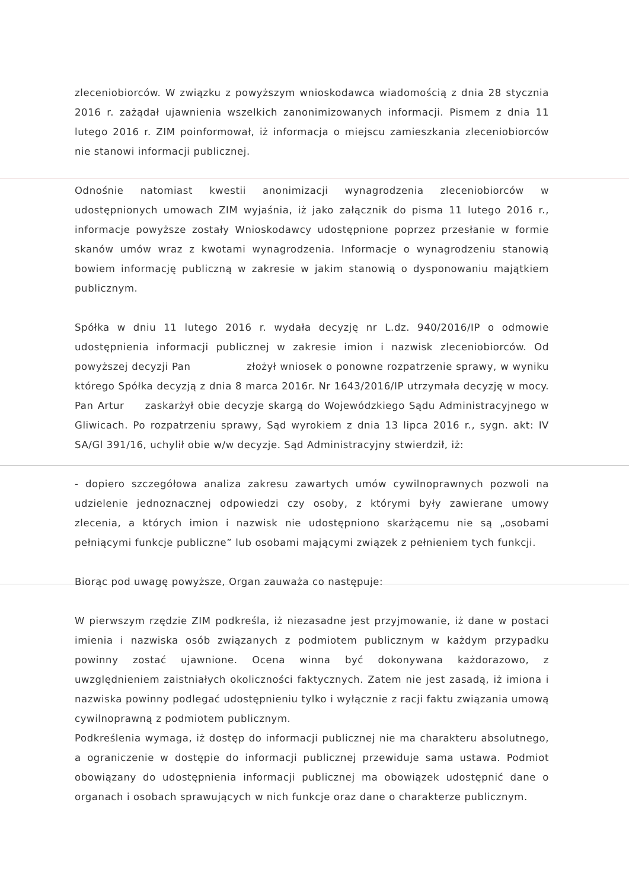zleceniobiorców. W związku z powyższym wnioskodawca wiadomością z dnia 28 stycznia 2016 r. zażądał ujawnienia wszelkich zanonimizowanych informacji. Pismem z dnia 11 lutego 2016 r. ZIM poinformował, iż informacja o miejscu zamieszkania zleceniobiorców nie stanowi informacji publicznej.
Odnośnie natomiast kwestii anonimizacji wynagrodzenia zleceniobiorców w udostępnionych umowach ZIM wyjaśnia, iż jako załącznik do pisma 11 lutego 2016 r., informacje powyższe zostały Wnioskodawcy udostępnione poprzez przesłanie w formie skanów umów wraz z kwotami wynagrodzenia. Informacje o wynagrodzeniu stanowią bowiem informację publiczną w zakresie w jakim stanowią o dysponowaniu majątkiem publicznym.
Spółka w dniu 11 lutego 2016 r. wydała decyzję nr L.dz. 940/2016/IP o odmowie udostępnienia informacji publicznej w zakresie imion i nazwisk zleceniobiorców. Od powyższej decyzji Pan złożył wniosek o ponowne rozpatrzenie sprawy, w wyniku którego Spółka decyzją z dnia 8 marca 2016r. Nr 1643/2016/IP utrzymała decyzję w mocy. Pan Artur zaskarżył obie decyzje skargą do Wojewódzkiego Sądu Administracyjnego w Gliwicach. Po rozpatrzeniu sprawy, Sąd wyrokiem z dnia 13 lipca 2016 r., sygn. akt: IV SA/Gl 391/16, uchylił obie w/w decyzje. Sąd Administracyjny stwierdził, iż:
- dopiero szczegółowa analiza zakresu zawartych umów cywilnoprawnych pozwoli na udzielenie jednoznacznej odpowiedzi czy osoby, z którymi były zawierane umowy zlecenia, a których imion i nazwisk nie udostępniono skarżącemu nie są „osobami pełniącymi funkcje publiczne” lub osobami mającymi związek z pełnieniem tych funkcji.
Biorąc pod uwagę powyższe, Organ zauważa co następuje:
W pierwszym rzędzie ZIM podkreśla, iż niezasadne jest przyjmowanie, iż dane w postaci imienia i nazwiska osób związanych z podmiotem publicznym w każdym przypadku powinny zostać ujawnione. Ocena winna być dokonywana każdorazowo, z uwzględnieniem zaistniałych okoliczności faktycznych. Zatem nie jest zasadą, iż imiona i nazwiska powinny podlegać udostępnieniu tylko i wyłącznie z racji faktu związania umową cywilnoprawną z podmiotem publicznym.
Podkreślenia wymaga, iż dostęp do informacji publicznej nie ma charakteru absolutnego, a ograniczenie w dostępie do informacji publicznej przewiduje sama ustawa. Podmiot obowiązany do udostępnienia informacji publicznej ma obowiązek udostępnić dane o organach i osobach sprawujących w nich funkcje oraz dane o charakterze publicznym.